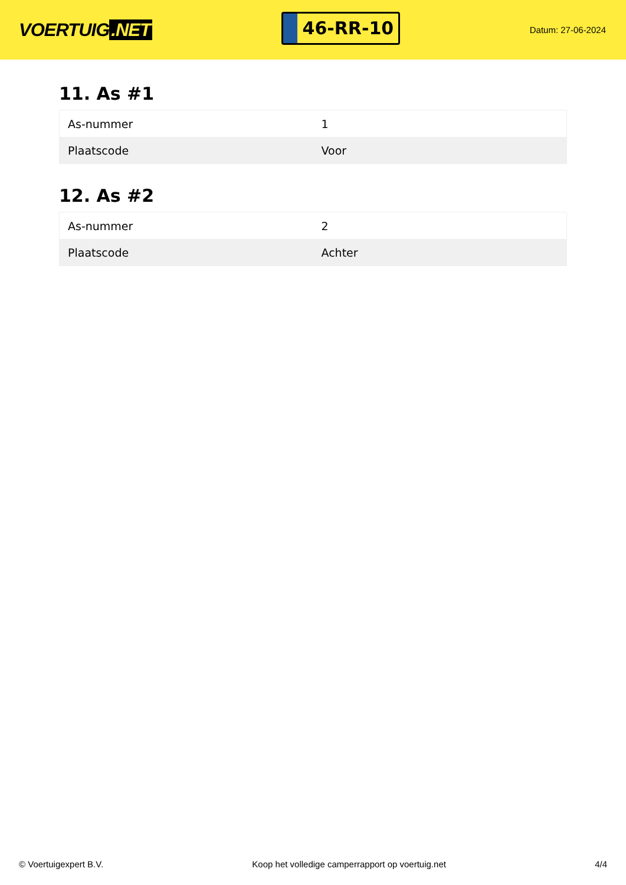VOERTUIG.NET
46-RR-10
Datum: 27-06-2024
11. As #1
| As-nummer | 1 |
| Plaatscode | Voor |
12. As #2
| As-nummer | 2 |
| Plaatscode | Achter |
© Voertuigexpert B.V. Koop het volledige camperrapport op voertuig.net 4/4